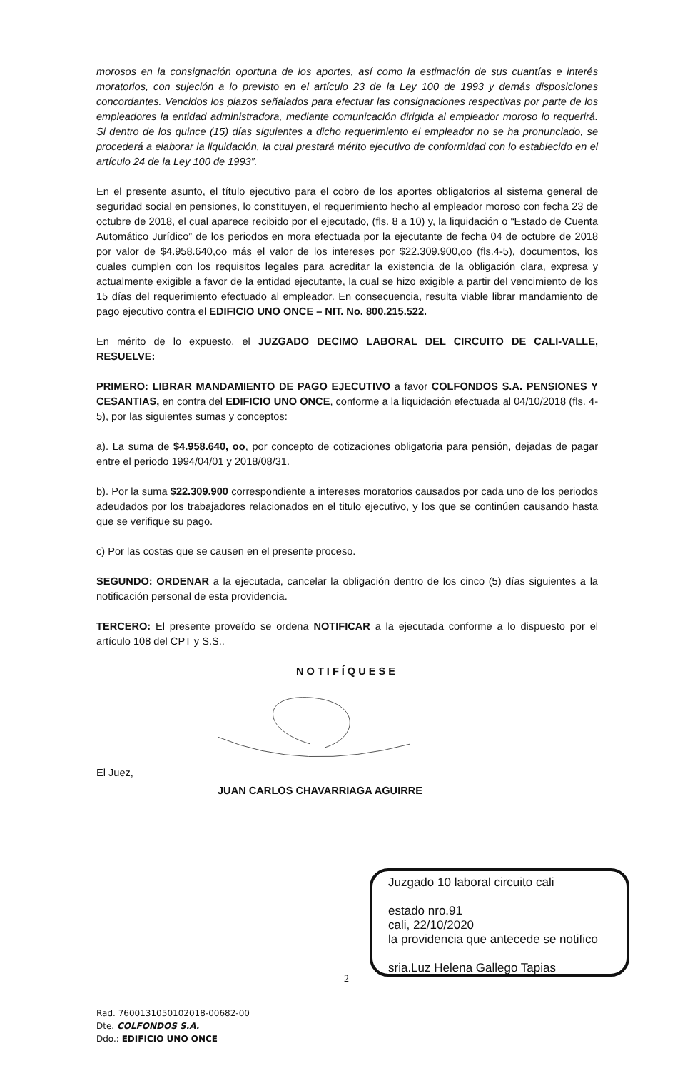morosos en la consignación oportuna de los aportes, así como la estimación de sus cuantías e interés moratorios, con sujeción a lo previsto en el artículo 23 de la Ley 100 de 1993 y demás disposiciones concordantes. Vencidos los plazos señalados para efectuar las consignaciones respectivas por parte de los empleadores la entidad administradora, mediante comunicación dirigida al empleador moroso lo requerirá. Si dentro de los quince (15) días siguientes a dicho requerimiento el empleador no se ha pronunciado, se procederá a elaborar la liquidación, la cual prestará mérito ejecutivo de conformidad con lo establecido en el artículo 24 de la Ley 100 de 1993”.
En el presente asunto, el título ejecutivo para el cobro de los aportes obligatorios al sistema general de seguridad social en pensiones, lo constituyen, el requerimiento hecho al empleador moroso con fecha 23 de octubre de 2018, el cual aparece recibido por el ejecutado, (fls. 8 a 10) y, la liquidación o “Estado de Cuenta Automático Jurídico” de los periodos en mora efectuada por la ejecutante de fecha 04 de octubre de 2018 por valor de $4.958.640,oo más el valor de los intereses por $22.309.900,oo (fls.4-5), documentos, los cuales cumplen con los requisitos legales para acreditar la existencia de la obligación clara, expresa y actualmente exigible a favor de la entidad ejecutante, la cual se hizo exigible a partir del vencimiento de los 15 días del requerimiento efectuado al empleador. En consecuencia, resulta viable librar mandamiento de pago ejecutivo contra el EDIFICIO UNO ONCE – NIT. No. 800.215.522.
En mérito de lo expuesto, el JUZGADO DECIMO LABORAL DEL CIRCUITO DE CALI-VALLE, RESUELVE:
PRIMERO: LIBRAR MANDAMIENTO DE PAGO EJECUTIVO a favor COLFONDOS S.A. PENSIONES Y CESANTIAS, en contra del EDIFICIO UNO ONCE, conforme a la liquidación efectuada al 04/10/2018 (fls. 4-5), por las siguientes sumas y conceptos:
a). La suma de $4.958.640, oo, por concepto de cotizaciones obligatoria para pensión, dejadas de pagar entre el periodo 1994/04/01 y 2018/08/31.
b). Por la suma $22.309.900 correspondiente a intereses moratorios causados por cada uno de los periodos adeudados por los trabajadores relacionados en el titulo ejecutivo, y los que se continúen causando hasta que se verifique su pago.
c) Por las costas que se causen en el presente proceso.
SEGUNDO: ORDENAR a la ejecutada, cancelar la obligación dentro de los cinco (5) días siguientes a la notificación personal de esta providencia.
TERCERO: El presente proveído se ordena NOTIFICAR a la ejecutada conforme a lo dispuesto por el artículo 108 del CPT y S.S..
NOTIFÍQUESE
El Juez,
JUAN CARLOS CHAVARRIAGA AGUIRRE
Juzgado 10 laboral circuito cali
estado nro.91
cali, 22/10/2020
la providencia que antecede se notifico
sria.Luz Helena Gallego Tapias
2
Rad. 7600131050102018-00682-00
Dte. COLFONDOS S.A.
Ddo.: EDIFICIO UNO ONCE